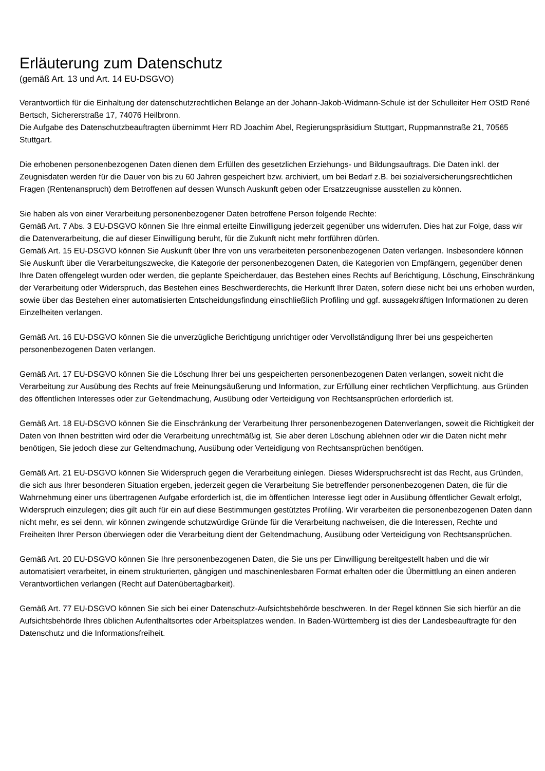Erläuterung zum Datenschutz
(gemäß Art. 13 und Art. 14 EU-DSGVO)
Verantwortlich für die Einhaltung der datenschutzrechtlichen Belange an der Johann-Jakob-Widmann-Schule ist der Schulleiter Herr OStD René Bertsch, Sichererstraße 17, 74076 Heilbronn.
Die Aufgabe des Datenschutzbeauftragten übernimmt Herr RD Joachim Abel, Regierungspräsidium Stuttgart, Ruppmannstraße 21, 70565 Stuttgart.
Die erhobenen personenbezogenen Daten dienen dem Erfüllen des gesetzlichen Erziehungs- und Bildungsauftrags. Die Daten inkl. der Zeugnisdaten werden für die Dauer von bis zu 60 Jahren gespeichert bzw. archiviert, um bei Bedarf z.B. bei sozialversicherungsrechtlichen Fragen (Rentenanspruch) dem Betroffenen auf dessen Wunsch Auskunft geben oder Ersatzzeugnisse ausstellen zu können.
Sie haben als von einer Verarbeitung personenbezogener Daten betroffene Person folgende Rechte:
Gemäß Art. 7 Abs. 3 EU-DSGVO können Sie Ihre einmal erteilte Einwilligung jederzeit gegenüber uns widerrufen. Dies hat zur Folge, dass wir die Datenverarbeitung, die auf dieser Einwilligung beruht, für die Zukunft nicht mehr fortführen dürfen.
Gemäß Art. 15 EU-DSGVO können Sie Auskunft über Ihre von uns verarbeiteten personenbezogenen Daten verlangen. Insbesondere können Sie Auskunft über die Verarbeitungszwecke, die Kategorie der personenbezogenen Daten, die Kategorien von Empfängern, gegenüber denen Ihre Daten offengelegt wurden oder werden, die geplante Speicherdauer, das Bestehen eines Rechts auf Berichtigung, Löschung, Einschränkung der Verarbeitung oder Widerspruch, das Bestehen eines Beschwerderechts, die Herkunft Ihrer Daten, sofern diese nicht bei uns erhoben wurden, sowie über das Bestehen einer automatisierten Entscheidungsfindung einschließlich Profiling und ggf. aussagekräftigen Informationen zu deren Einzelheiten verlangen.
Gemäß Art. 16 EU-DSGVO können Sie die unverzügliche Berichtigung unrichtiger oder Vervollständigung Ihrer bei uns gespeicherten personenbezogenen Daten verlangen.
Gemäß Art. 17 EU-DSGVO können Sie die Löschung Ihrer bei uns gespeicherten personenbezogenen Daten verlangen, soweit nicht die Verarbeitung zur Ausübung des Rechts auf freie Meinungsäußerung und Information, zur Erfüllung einer rechtlichen Verpflichtung, aus Gründen des öffentlichen Interesses oder zur Geltendmachung, Ausübung oder Verteidigung von Rechtsansprüchen erforderlich ist.
Gemäß Art. 18 EU-DSGVO können Sie die Einschränkung der Verarbeitung Ihrer personenbezogenen Datenverlangen, soweit die Richtigkeit der Daten von Ihnen bestritten wird oder die Verarbeitung unrechtmäßig ist, Sie aber deren Löschung ablehnen oder wir die Daten nicht mehr benötigen, Sie jedoch diese zur Geltendmachung, Ausübung oder Verteidigung von Rechtsansprüchen benötigen.
Gemäß Art. 21 EU-DSGVO können Sie Widerspruch gegen die Verarbeitung einlegen. Dieses Widerspruchsrecht ist das Recht, aus Gründen, die sich aus Ihrer besonderen Situation ergeben, jederzeit gegen die Verarbeitung Sie betreffender personenbezogenen Daten, die für die Wahrnehmung einer uns übertragenen Aufgabe erforderlich ist, die im öffentlichen Interesse liegt oder in Ausübung öffentlicher Gewalt erfolgt, Widerspruch einzulegen; dies gilt auch für ein auf diese Bestimmungen gestütztes Profiling. Wir verarbeiten die personenbezogenen Daten dann nicht mehr, es sei denn, wir können zwingende schutzwürdige Gründe für die Verarbeitung nachweisen, die die Interessen, Rechte und Freiheiten Ihrer Person überwiegen oder die Verarbeitung dient der Geltendmachung, Ausübung oder Verteidigung von Rechtsansprüchen.
Gemäß Art. 20 EU-DSGVO können Sie Ihre personenbezogenen Daten, die Sie uns per Einwilligung bereitgestellt haben und die wir automatisiert verarbeitet, in einem strukturierten, gängigen und maschinenlesbaren Format erhalten oder die Übermittlung an einen anderen Verantwortlichen verlangen (Recht auf Datenübertagbarkeit).
Gemäß Art. 77 EU-DSGVO können Sie sich bei einer Datenschutz-Aufsichtsbehörde beschweren. In der Regel können Sie sich hierfür an die Aufsichtsbehörde Ihres üblichen Aufenthaltsortes oder Arbeitsplatzes wenden. In Baden-Württemberg ist dies der Landesbeauftragte für den Datenschutz und die Informationsfreiheit.